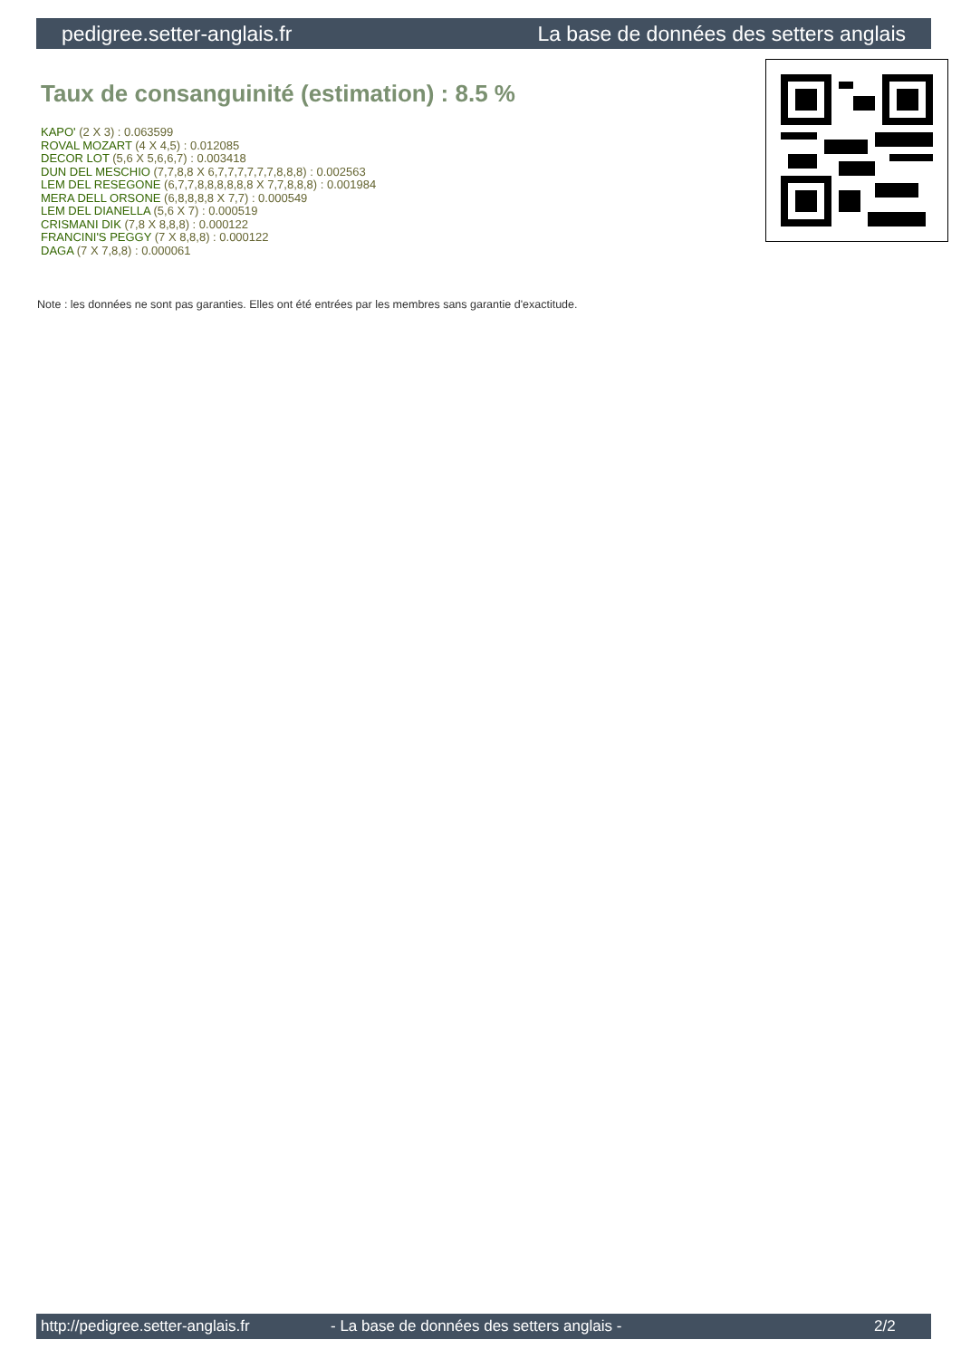pedigree.setter-anglais.fr La base de données des setters anglais
Taux de consanguinité (estimation) : 8.5 %
KAPO' (2 X 3) : 0.063599
ROVAL MOZART (4 X 4,5) : 0.012085
DECOR LOT (5,6 X 5,6,6,7) : 0.003418
DUN DEL MESCHIO (7,7,8,8 X 6,7,7,7,7,7,7,8,8,8) : 0.002563
LEM DEL RESEGONE (6,7,7,8,8,8,8,8,8 X 7,7,8,8,8) : 0.001984
MERA DELL ORSONE (6,8,8,8,8 X 7,7) : 0.000549
LEM DEL DIANELLA (5,6 X 7) : 0.000519
CRISMANI DIK (7,8 X 8,8,8) : 0.000122
FRANCINI'S PEGGY (7 X 8,8,8) : 0.000122
DAGA (7 X 7,8,8) : 0.000061
Note : les données ne sont pas garanties. Elles ont été entrées par les membres sans garantie d'exactitude.
http://pedigree.setter-anglais.fr - La base de données des setters anglais - 2/2